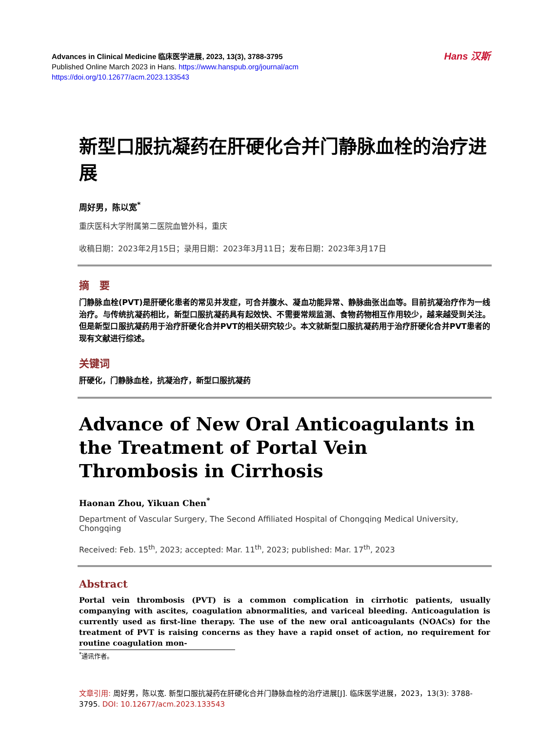Advances in Clinical Medicine 临床医学进展, 2023, 13(3), 3788-3795
Published Online March 2023 in Hans. https://www.hanspub.org/journal/acm
https://doi.org/10.12677/acm.2023.133543
Hans 汉斯
新型口服抗凝药在肝硬化合并门静脉血栓的治疗进展
周好男，陈以宽<sup>*</sup>
重庆医科大学附属第二医院血管外科，重庆
收稿日期：2023年2月15日；录用日期：2023年3月11日；发布日期：2023年3月17日
摘　要
门静脉血栓(PVT)是肝硬化患者的常见并发症，可合并腹水、凝血功能异常、静脉曲张出血等。目前抗凝治疗作为一线治疗。与传统抗凝药相比，新型口服抗凝药具有起效快、不需要常规监测、食物药物相互作用较少，越来越受到关注。但是新型口服抗凝药用于治疗肝硬化合并PVT的相关研究较少。本文就新型口服抗凝药用于治疗肝硬化合并PVT患者的现有文献进行综述。
关键词
肝硬化，门静脉血栓，抗凝治疗，新型口服抗凝药
Advance of New Oral Anticoagulants in the Treatment of Portal Vein Thrombosis in Cirrhosis
Haonan Zhou, Yikuan Chen<sup>*</sup>
Department of Vascular Surgery, The Second Affiliated Hospital of Chongqing Medical University, Chongqing
Received: Feb. 15<sup>th</sup>, 2023; accepted: Mar. 11<sup>th</sup>, 2023; published: Mar. 17<sup>th</sup>, 2023
Abstract
Portal vein thrombosis (PVT) is a common complication in cirrhotic patients, usually companying with ascites, coagulation abnormalities, and variceal bleeding. Anticoagulation is currently used as first-line therapy. The use of the new oral anticoagulants (NOACs) for the treatment of PVT is raising concerns as they have a rapid onset of action, no requirement for routine coagulation mon-
<sup>*</sup> 通讯作者。
文章引用: 周好男，陈以宽. 新型口服抗凝药在肝硬化合并门静脉血栓的治疗进展[J]. 临床医学进展，2023，13(3): 3788-3795. DOI: 10.12677/acm.2023.133543